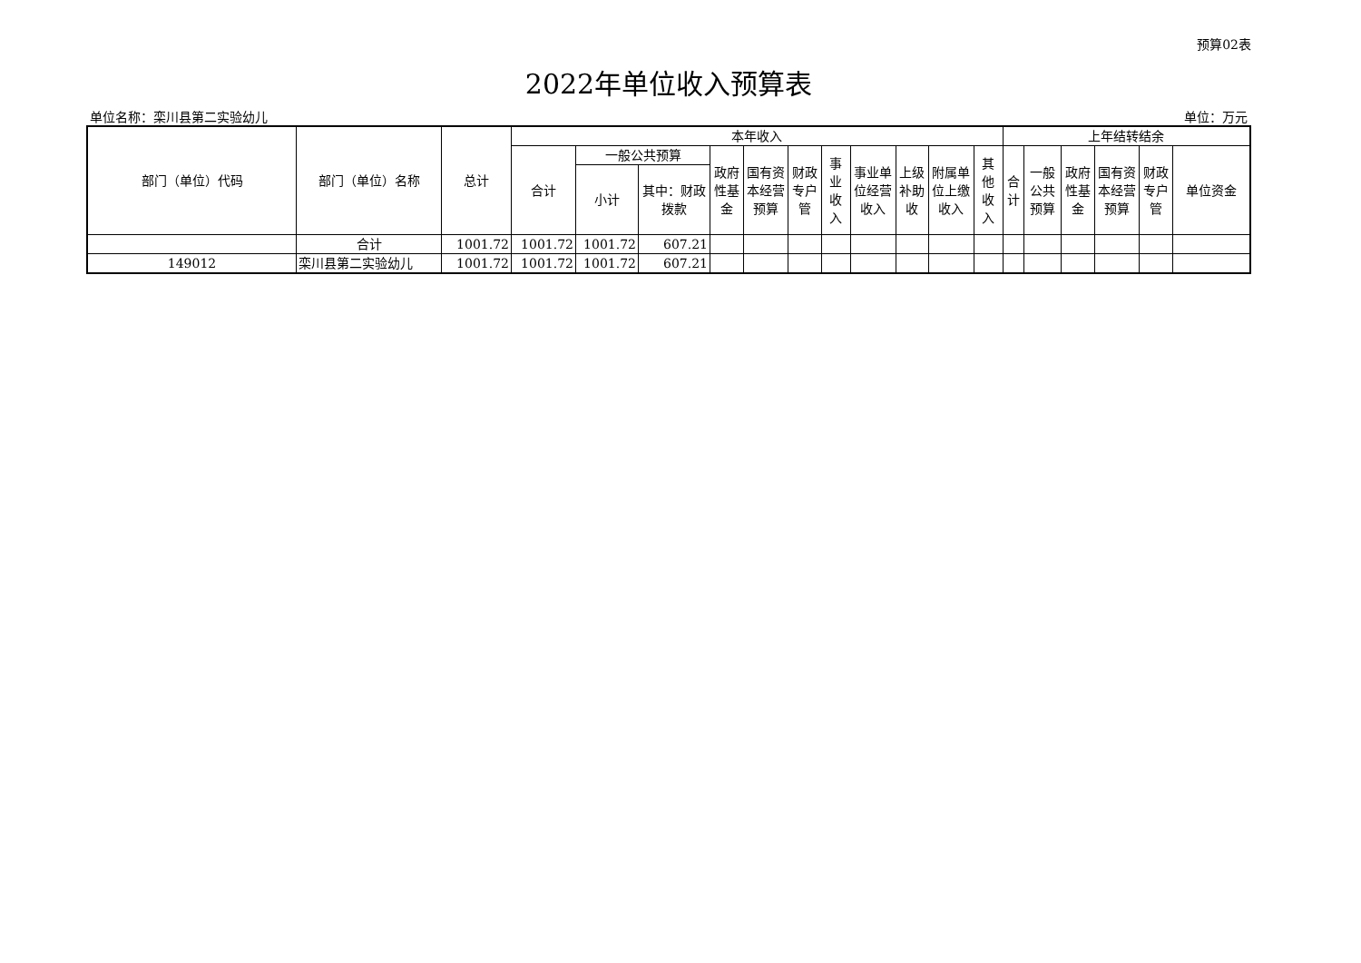预算02表
2022年单位收入预算表
单位名称：栾川县第二实验幼儿 单位：万元
| 部门（单位）代码 | 部门（单位）名称 | 总计 | 本年收入 | | | | | | | | | | | 上年结转结余 | | | | | |
| --- | --- | --- | --- | --- | --- | --- | --- | --- | --- | --- | --- | --- | --- | --- | --- | --- | --- | --- | --- |
| | | | 合计 | 一般公共预算 | | 政府性基金 | 国有资本经营预算 | 财政专户管 | 事业收入 | 事业单位经营收入 | 上级补助收 | 附属单位上缴收入 | 其他收入 | 合计 | 一般公共预算 | 政府性基金 | 国有资本经营预算 | 财政专户管 | 单位资金 |
| | | | | 小计 | 其中：财政拨款 | | | | | | | | | | | | | | |
| | 合计 | 1001.72 | 1001.72 | 1001.72 | 607.21 | | | | | | | | | | | | | | |
| 149012 | 栾川县第二实验幼儿 | 1001.72 | 1001.72 | 1001.72 | 607.21 | | | | | | | | | | | | | | |